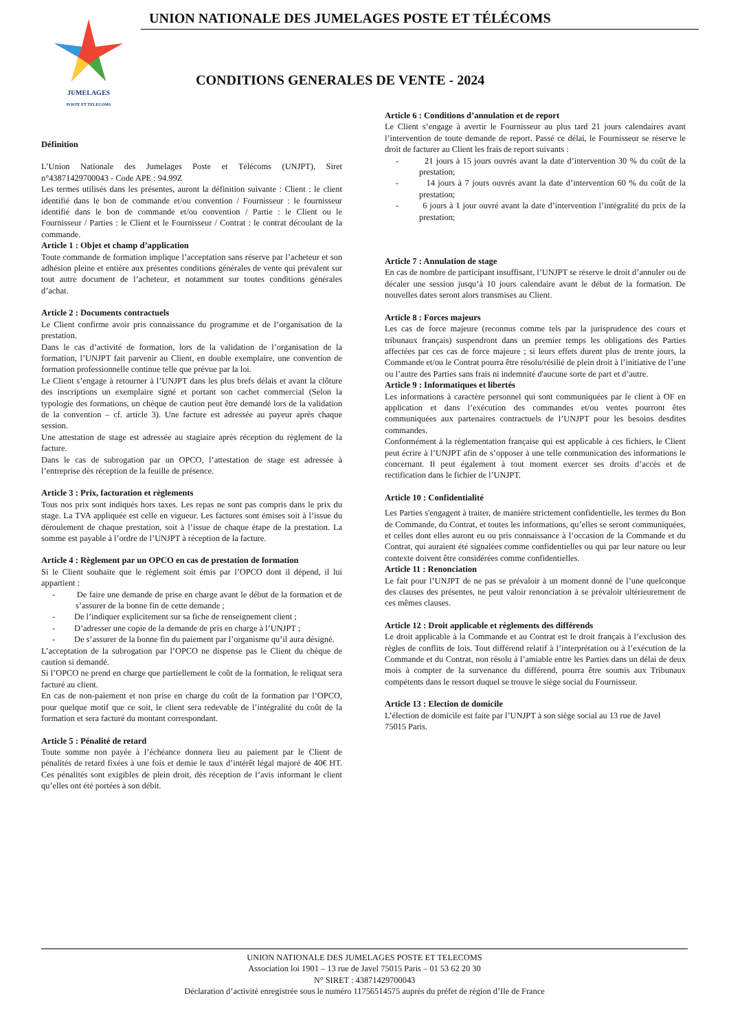JUMELAGES
POSTE ET TELECOMS
UNION NATIONALE DES JUMELAGES POSTE ET TÉLÉCOMS
CONDITIONS GENERALES DE VENTE - 2024
Définition
L’Union Nationale des Jumelages Poste et Télécoms (UNJPT), Siret n°43871429700043 - Code APE : 94.99Z
Les termes utilisés dans les présentes, auront la définition suivante : Client : le client identifié dans le bon de commande et/ou convention / Fournisseur : le fournisseur identifié dans le bon de commande et/ou convention / Partie : le Client ou le Fournisseur / Parties : le Client et le Fournisseur / Contrat : le contrat découlant de la commande.
Article 1 : Objet et champ d’application
Toute commande de formation implique l’acceptation sans réserve par l’acheteur et son adhésion pleine et entière aux présentes conditions générales de vente qui prévalent sur tout autre document de l’acheteur, et notamment sur toutes conditions générales d’achat.
Article 2 : Documents contractuels
Le Client confirme avoir pris connaissance du programme et de l’organisation de la prestation.
Dans le cas d’activité de formation, lors de la validation de l’organisation de la formation, l’UNJPT fait parvenir au Client, en double exemplaire, une convention de formation professionnelle continue telle que prévue par la loi.
Le Client s’engage à retourner à l’UNJPT dans les plus brefs délais et avant la clôture des inscriptions un exemplaire signé et portant son cachet commercial (Selon la typologie des formations, un chèque de caution peut être demandé lors de la validation de la convention – cf. article 3). Une facture est adressée au payeur après chaque session.
Une attestation de stage est adressée au stagiaire après réception du règlement de la facture.
Dans le cas de subrogation par un OPCO, l’attestation de stage est adressée à l’entreprise dès réception de la feuille de présence.
Article 3 : Prix, facturation et règlements
Tous nos prix sont indiqués hors taxes. Les repas ne sont pas compris dans le prix du stage. La TVA appliquée est celle en vigueur. Les factures sont émises soit à l’issue du déroulement de chaque prestation, soit à l’issue de chaque étape de la prestation. La somme est payable à l’ordre de l’UNJPT à réception de la facture.
Article 4 : Règlement par un OPCO en cas de prestation de formation
Si le Client souhaite que le règlement soit émis par l’OPCO dont il dépend, il lui appartient :
- De faire une demande de prise en charge avant le début de la formation et de s’assurer de la bonne fin de cette demande ;
- De l’indiquer explicitement sur sa fiche de renseignement client ;
- D’adresser une copie de la demande de pris en charge à l’UNJPT ;
- De s’assurer de la bonne fin du paiement par l’organisme qu’il aura désigné.
L’acceptation de la subrogation par l’OPCO ne dispense pas le Client du chèque de caution si demandé.
Si l’OPCO ne prend en charge que partiellement le coût de la formation, le reliquat sera facturé au client.
En cas de non-paiement et non prise en charge du coût de la formation par l’OPCO, pour quelque motif que ce soit, le client sera redevable de l’intégralité du coût de la formation et sera facturé du montant correspondant.
Article 5 : Pénalité de retard
Toute somme non payée à l’échéance donnera lieu au paiement par le Client de pénalités de retard fixées à une fois et demie le taux d’intérêt légal majoré de 40€ HT. Ces pénalités sont exigibles de plein droit, dès réception de l’avis informant le client qu’elles ont été portées à son débit.
Article 6 : Conditions d’annulation et de report
Le Client s’engage à avertir le Fournisseur au plus tard 21 jours calendaires avant l’intervention de toute demande de report. Passé ce délai, le Fournisseur se réserve le droit de facturer au Client les frais de report suivants :
- 21 jours à 15 jours ouvrés avant la date d’intervention 30 % du coût de la prestation;
- 14 jours à 7 jours ouvrés avant la date d’intervention 60 % du coût de la prestation;
- 6 jours à 1 jour ouvré avant la date d’intervention l’intégralité du prix de la prestation;
Article 7 : Annulation de stage
En cas de nombre de participant insuffisant, l’UNJPT se réserve le droit d’annuler ou de décaler une session jusqu’à 10 jours calendaire avant le début de la formation. De nouvelles dates seront alors transmises au Client.
Article 8 : Forces majeurs
Les cas de force majeure (reconnus comme tels par la jurisprudence des cours et tribunaux français) suspendront dans un premier temps les obligations des Parties affectées par ces cas de force majeure ; si leurs effets durent plus de trente jours, la Commande et/ou le Contrat pourra être résolu/résilié de plein droit à l’initiative de l’une ou l’autre des Parties sans frais ni indemnité d'aucune sorte de part et d’autre.
Article 9 : Informatiques et libertés
Les informations à caractère personnel qui sont communiquées par le client à OF en application et dans l’exécution des commandes et/ou ventes pourront êtes communiquées aux partenaires contractuels de l’UNJPT pour les besoins desdites commandes.
Conformément à la règlementation française qui est applicable à ces fichiers, le Client peut écrire à l’UNJPT afin de s’opposer à une telle communication des informations le concernant. Il peut également à tout moment exercer ses droits d’accès et de rectification dans le fichier de l’UNJPT.
Article 10 : Confidentialité
Les Parties s'engagent à traiter, de manière strictement confidentielle, les termes du Bon de Commande, du Contrat, et toutes les informations, qu’elles se seront communiquées, et celles dont elles auront eu ou pris connaissance à l’occasion de la Commande et du Contrat, qui auraient été signalées comme confidentielles ou qui par leur nature ou leur contexte doivent être considérées comme confidentielles.
Article 11 : Renonciation
Le fait pour l’UNJPT de ne pas se prévaloir à un moment donné de l’une quelconque des clauses des présentes, ne peut valoir renonciation à se prévaloir ultérieurement de ces mêmes clauses.
Article 12 : Droit applicable et règlements des différends
Le droit applicable à la Commande et au Contrat est le droit français à l’exclusion des règles de conflits de lois. Tout différend relatif à l’interprétation ou à l’exécution de la Commande et du Contrat, non résolu à l’amiable entre les Parties dans un délai de deux mois à compter de la survenance du différend, pourra être soumis aux Tribunaux compétents dans le ressort duquel se trouve le siège social du Fournisseur.
Article 13 : Election de domicile
L’élection de domicile est faite par l’UNJPT à son siège social au 13 rue de Javel
75015 Paris.
UNION NATIONALE DES JUMELAGES POSTE ET TELECOMS
Association loi 1901 – 13 rue de Javel 75015 Paris – 01 53 62 20 30
N° SIRET : 43871429700043
Déclaration d’activité enregistrée sous le numéro 11756514575 auprès du préfet de région d’Ile de France